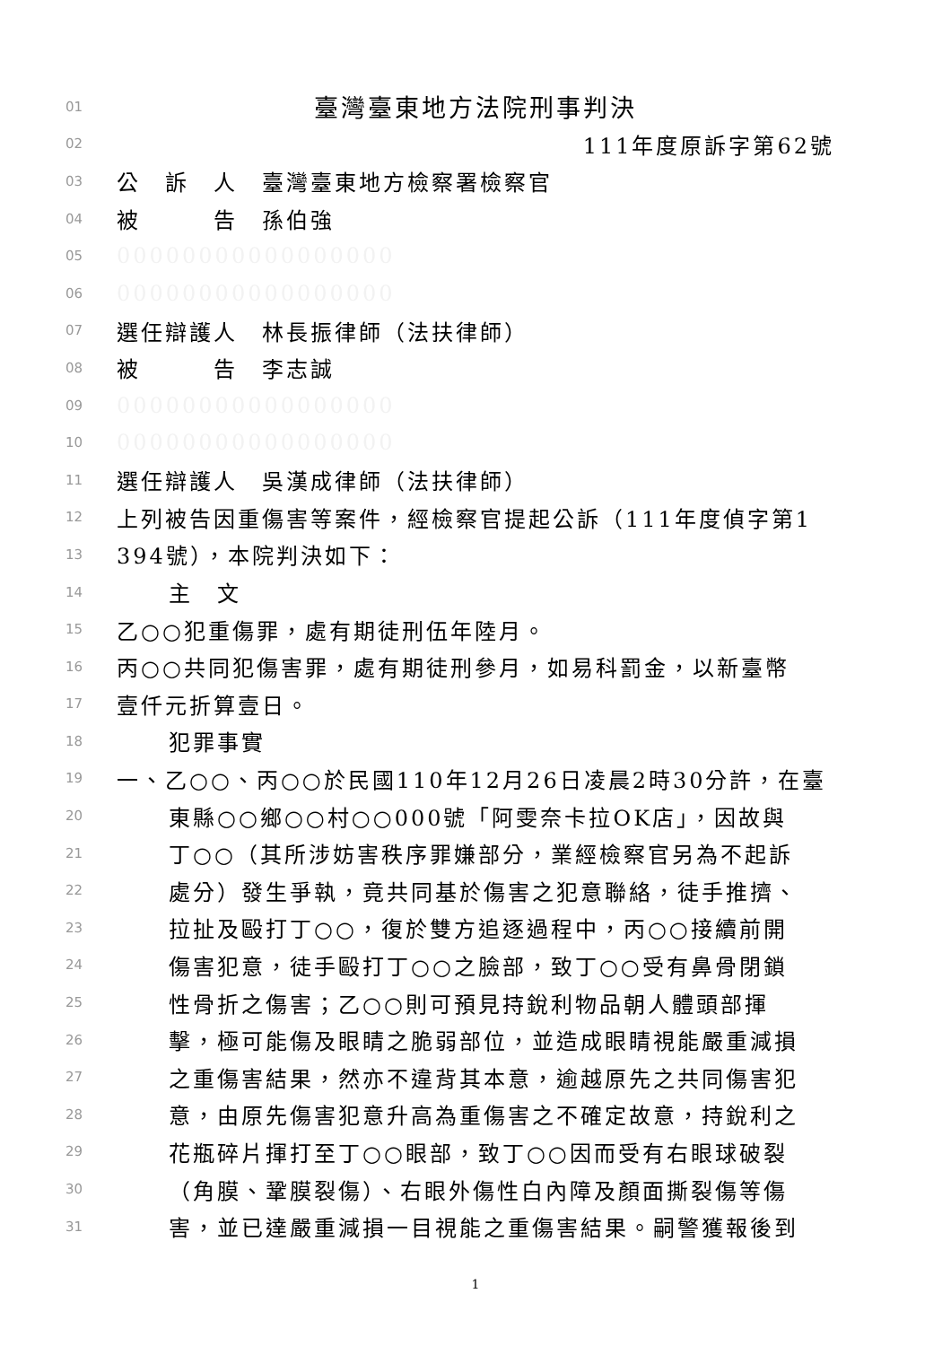01 臺灣臺東地方法院刑事判決
02 111年度原訴字第62號
03 公　訴　人　臺灣臺東地方檢察署檢察官
04 被　　　告　孫伯強
05 00000000000000000
06 00000000000000000
07 選任辯護人　林長振律師（法扶律師）
08 被　　　告　李志誠
09 00000000000000000
10 00000000000000000
11 選任辯護人　吳漢成律師（法扶律師）
12 上列被告因重傷害等案件，經檢察官提起公訴（111年度偵字第1
13 394號），本院判決如下：
14 主　文
15 乙○○犯重傷罪，處有期徒刑伍年陸月。
16 丙○○共同犯傷害罪，處有期徒刑參月，如易科罰金，以新臺幣
17 壹仟元折算壹日。
18 犯罪事實
19 一、乙○○、丙○○於民國110年12月26日凌晨2時30分許，在臺
20 東縣○○鄉○○村○○000號「阿雯奈卡拉OK店」，因故與
21 丁○○（其所涉妨害秩序罪嫌部分，業經檢察官另為不起訴
22 處分）發生爭執，竟共同基於傷害之犯意聯絡，徒手推擠、
23 拉扯及毆打丁○○，復於雙方追逐過程中，丙○○接續前開
24 傷害犯意，徒手毆打丁○○之臉部，致丁○○受有鼻骨閉鎖
25 性骨折之傷害；乙○○則可預見持銳利物品朝人體頭部揮
26 擊，極可能傷及眼睛之脆弱部位，並造成眼睛視能嚴重減損
27 之重傷害結果，然亦不違背其本意，逾越原先之共同傷害犯
28 意，由原先傷害犯意升高為重傷害之不確定故意，持銳利之
29 花瓶碎片揮打至丁○○眼部，致丁○○因而受有右眼球破裂
30 （角膜、鞏膜裂傷）、右眼外傷性白內障及顏面撕裂傷等傷
31 害，並已達嚴重減損一目視能之重傷害結果。嗣警獲報後到
1